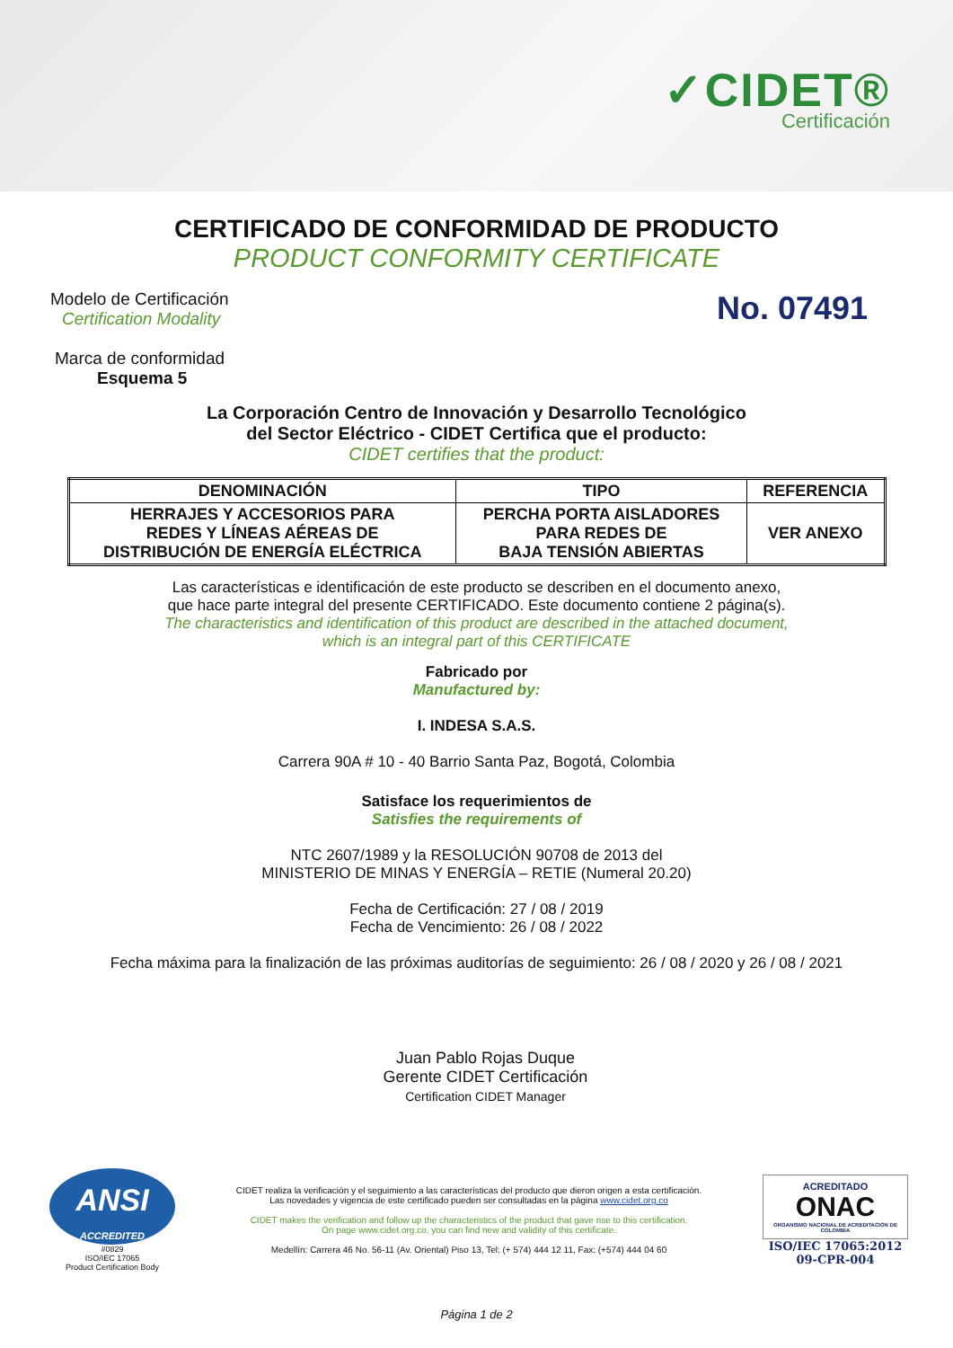✓CIDET®
Certificación
CERTIFICADO DE CONFORMIDAD DE PRODUCTO
PRODUCT CONFORMITY CERTIFICATE
Modelo de Certificación
Certification Modality
Marca de conformidad
Esquema 5
No. 07491
La Corporación Centro de Innovación y Desarrollo Tecnológico
del Sector Eléctrico - CIDET Certifica que el producto:
CIDET certifies that the product:
| DENOMINACIÓN | TIPO | REFERENCIA |
| --- | --- | --- |
| HERRAJES Y ACCESORIOS PARA REDES Y LÍNEAS AÉREAS DE DISTRIBUCIÓN DE ENERGÍA ELÉCTRICA | PERCHA PORTA AISLADORES PARA REDES DE BAJA TENSIÓN ABIERTAS | VER ANEXO |
Las características e identificación de este producto se describen en el documento anexo,
que hace parte integral del presente CERTIFICADO. Este documento contiene 2 página(s).
The characteristics and identification of this product are described in the attached document,
which is an integral part of this CERTIFICATE
Fabricado por
Manufactured by:
I. INDESA S.A.S.
Carrera 90A # 10 - 40 Barrio Santa Paz, Bogotá, Colombia
Satisface los requerimientos de
Satisfies the requirements of
NTC 2607/1989 y la RESOLUCIÓN 90708 de 2013 del
MINISTERIO DE MINAS Y ENERGÍA – RETIE (Numeral 20.20)
Fecha de Certificación: 27 / 08 / 2019
Fecha de Vencimiento: 26 / 08 / 2022
Fecha máxima para la finalización de las próximas auditorías de seguimiento: 26 / 08 / 2020 y 26 / 08 / 2021
Juan Pablo Rojas Duque
Gerente CIDET Certificación
Certification CIDET Manager
ANSI
ACCREDITED
#0829
ISO/IEC 17065
Product Certification Body
CIDET realiza la verificación y el seguimiento a las características del producto que dieron origen a esta certificación.
Las novedades y vigencia de este certificado pueden ser consultadas en la página www.cidet.org.co
CIDET makes the verification and follow up the characteristics of the product that gave rise to this certification.
On page www.cidet.org.co, you can find new and validity of this certificate.
Medellín: Carrera 46 No. 56-11 (Av. Oriental) Piso 13, Tel: (+ 574) 444 12 11, Fax: (+574) 444 04 60
ACREDITADO
ONAC
ORGANISMO NACIONAL DE ACREDITACIÓN DE COLOMBIA
ISO/IEC 17065:2012
09-CPR-004
Página 1 de 2